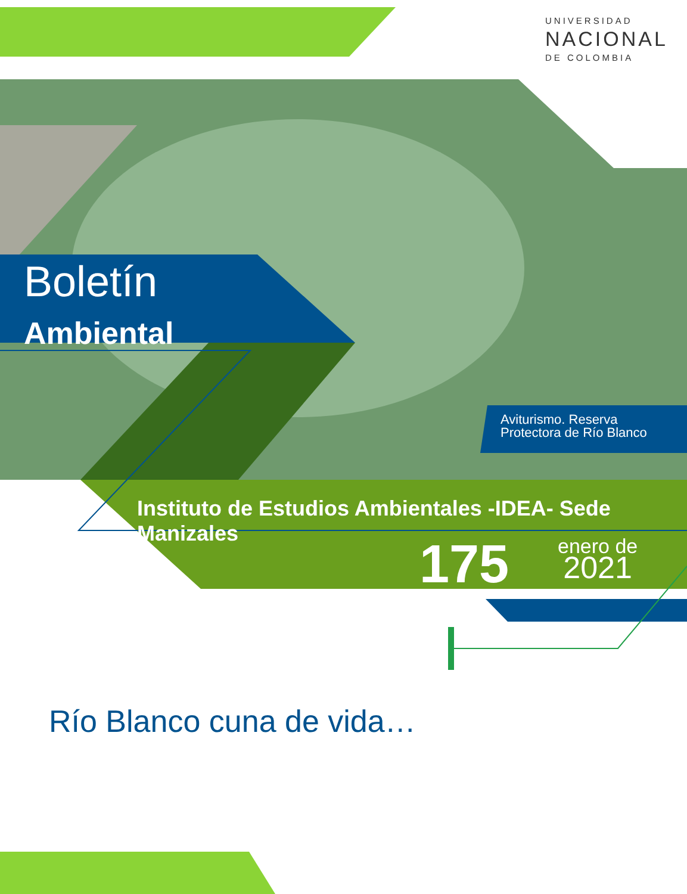UNIVERSIDAD
NACIONAL
DE COLOMBIA
Boletín
Ambiental
Aviturismo. Reserva
Protectora de Río Blanco
Instituto de Estudios Ambientales -IDEA- Sede Manizales
175
enero de
2021
Río Blanco cuna de vida…